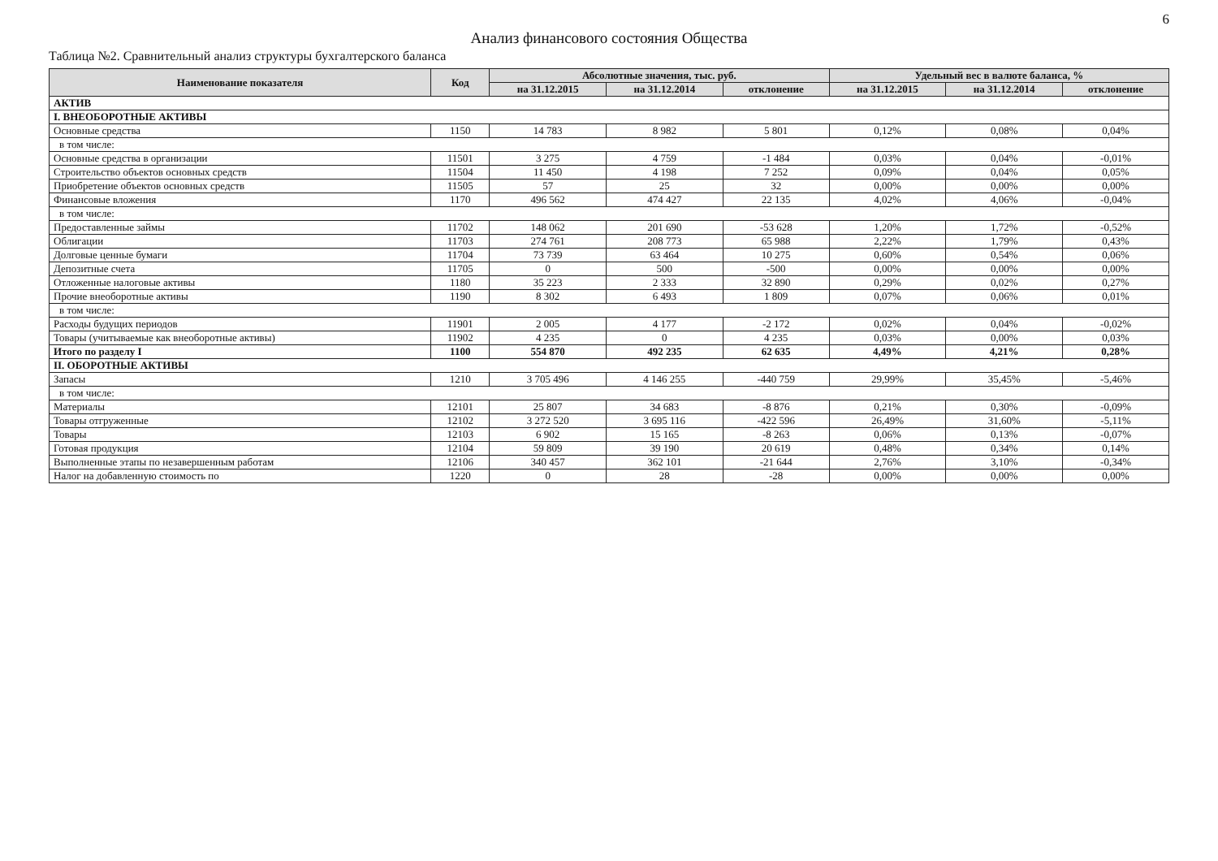6
Анализ финансового состояния Общества
Таблица №2. Сравнительный анализ структуры бухгалтерского баланса
| Наименование показателя | Код | Абсолютные значения, тыс. руб. | | | Удельный вес в валюте баланса, % | | |
| --- | --- | --- | --- | --- | --- | --- | --- |
| | | на 31.12.2015 | на 31.12.2014 | отклонение | на 31.12.2015 | на 31.12.2014 | отклонение |
| АКТИВ | | | | | | | |
| I. ВНЕОБОРОТНЫЕ АКТИВЫ | | | | | | | |
| Основные средства | 1150 | 14 783 | 8 982 | 5 801 | 0,12% | 0,08% | 0,04% |
| в том числе: | | | | | | | |
| Основные средства в организации | 11501 | 3 275 | 4 759 | -1 484 | 0,03% | 0,04% | -0,01% |
| Строительство объектов основных средств | 11504 | 11 450 | 4 198 | 7 252 | 0,09% | 0,04% | 0,05% |
| Приобретение объектов основных средств | 11505 | 57 | 25 | 32 | 0,00% | 0,00% | 0,00% |
| Финансовые вложения | 1170 | 496 562 | 474 427 | 22 135 | 4,02% | 4,06% | -0,04% |
| в том числе: | | | | | | | |
| Предоставленные займы | 11702 | 148 062 | 201 690 | -53 628 | 1,20% | 1,72% | -0,52% |
| Облигации | 11703 | 274 761 | 208 773 | 65 988 | 2,22% | 1,79% | 0,43% |
| Долговые ценные бумаги | 11704 | 73 739 | 63 464 | 10 275 | 0,60% | 0,54% | 0,06% |
| Депозитные счета | 11705 | 0 | 500 | -500 | 0,00% | 0,00% | 0,00% |
| Отложенные налоговые активы | 1180 | 35 223 | 2 333 | 32 890 | 0,29% | 0,02% | 0,27% |
| Прочие внеоборотные активы | 1190 | 8 302 | 6 493 | 1 809 | 0,07% | 0,06% | 0,01% |
| в том числе: | | | | | | | |
| Расходы будущих периодов | 11901 | 2 005 | 4 177 | -2 172 | 0,02% | 0,04% | -0,02% |
| Товары (учитываемые как внеоборотные активы) | 11902 | 4 235 | 0 | 4 235 | 0,03% | 0,00% | 0,03% |
| Итого по разделу I | 1100 | 554 870 | 492 235 | 62 635 | 4,49% | 4,21% | 0,28% |
| II. ОБОРОТНЫЕ АКТИВЫ | | | | | | | |
| Запасы | 1210 | 3 705 496 | 4 146 255 | -440 759 | 29,99% | 35,45% | -5,46% |
| в том числе: | | | | | | | |
| Материалы | 12101 | 25 807 | 34 683 | -8 876 | 0,21% | 0,30% | -0,09% |
| Товары отгруженные | 12102 | 3 272 520 | 3 695 116 | -422 596 | 26,49% | 31,60% | -5,11% |
| Товары | 12103 | 6 902 | 15 165 | -8 263 | 0,06% | 0,13% | -0,07% |
| Готовая продукция | 12104 | 59 809 | 39 190 | 20 619 | 0,48% | 0,34% | 0,14% |
| Выполненные этапы по незавершенным работам | 12106 | 340 457 | 362 101 | -21 644 | 2,76% | 3,10% | -0,34% |
| Налог на добавленную стоимость по | 1220 | 0 | 28 | -28 | 0,00% | 0,00% | 0,00% |